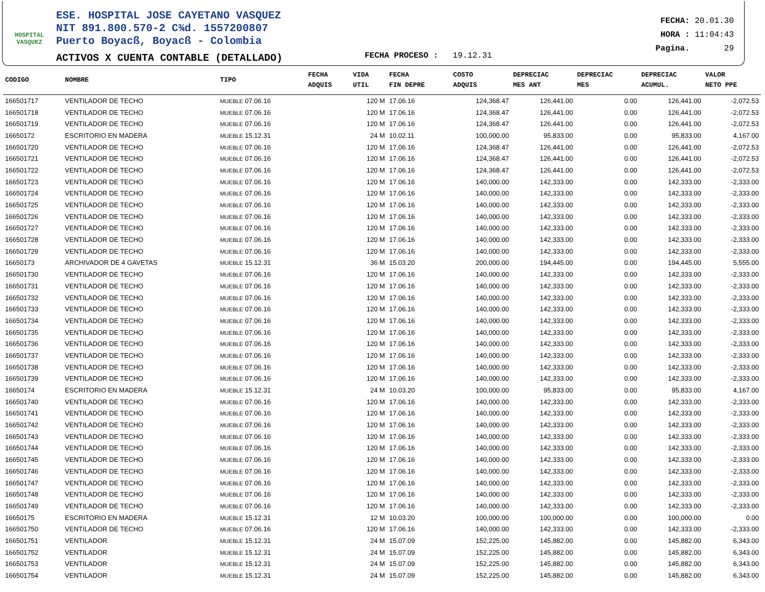HOSPITAL
VASQUEZ
ESE. HOSPITAL JOSE CAYETANO VASQUEZ
NIT 891.800.570-2 C¾d. 1557200807
Puerto Boyacß, Boyacß - Colombia
ACTIVOS X CUENTA CONTABLE (DETALLADO)
FECHA PROCESO : 19.12.31
FECHA: 20.01.30
HORA : 11:04:43
Pagina. 29
| CODIGO | NOMBRE | TIPO | FECHA ADQUIS | VIDA UTIL | FECHA FIN DEPRE | COSTO ADQUIS | DEPRECIAC MES ANT | DEPRECIAC MES | DEPRECIAC ACUMUL. | VALOR NETO PPE |
| --- | --- | --- | --- | --- | --- | --- | --- | --- | --- | --- |
| 166501717 | VENTILADOR DE TECHO | MUEBLE 07.06.16 | | 120 M | 17.06.16 | 124,368.47 | 126,441.00 | 0.00 | 126,441.00 | -2,072.53 |
| 166501718 | VENTILADOR DE TECHO | MUEBLE 07.06.16 | | 120 M | 17.06.16 | 124,368.47 | 126,441.00 | 0.00 | 126,441.00 | -2,072.53 |
| 166501719 | VENTILADOR DE TECHO | MUEBLE 07.06.16 | | 120 M | 17.06.16 | 124,368.47 | 126,441.00 | 0.00 | 126,441.00 | -2,072.53 |
| 16650172 | ESCRITORIO EN MADERA | MUEBLE 15.12.31 | | 24 M | 10.02.11 | 100,000.00 | 95,833.00 | 0.00 | 95,833.00 | 4,167.00 |
| 166501720 | VENTILADOR DE TECHO | MUEBLE 07.06.16 | | 120 M | 17.06.16 | 124,368.47 | 126,441.00 | 0.00 | 126,441.00 | -2,072.53 |
| 166501721 | VENTILADOR DE TECHO | MUEBLE 07.06.16 | | 120 M | 17.06.16 | 124,368.47 | 126,441.00 | 0.00 | 126,441.00 | -2,072.53 |
| 166501722 | VENTILADOR DE TECHO | MUEBLE 07.06.16 | | 120 M | 17.06.16 | 124,368.47 | 126,441.00 | 0.00 | 126,441.00 | -2,072.53 |
| 166501723 | VENTILADOR DE TECHO | MUEBLE 07.06.16 | | 120 M | 17.06.16 | 140,000.00 | 142,333.00 | 0.00 | 142,333.00 | -2,333.00 |
| 166501724 | VENTILADOR DE TECHO | MUEBLE 07.06.16 | | 120 M | 17.06.16 | 140,000.00 | 142,333.00 | 0.00 | 142,333.00 | -2,333.00 |
| 166501725 | VENTILADOR DE TECHO | MUEBLE 07.06.16 | | 120 M | 17.06.16 | 140,000.00 | 142,333.00 | 0.00 | 142,333.00 | -2,333.00 |
| 166501726 | VENTILADOR DE TECHO | MUEBLE 07.06.16 | | 120 M | 17.06.16 | 140,000.00 | 142,333.00 | 0.00 | 142,333.00 | -2,333.00 |
| 166501727 | VENTILADOR DE TECHO | MUEBLE 07.06.16 | | 120 M | 17.06.16 | 140,000.00 | 142,333.00 | 0.00 | 142,333.00 | -2,333.00 |
| 166501728 | VENTILADOR DE TECHO | MUEBLE 07.06.16 | | 120 M | 17.06.16 | 140,000.00 | 142,333.00 | 0.00 | 142,333.00 | -2,333.00 |
| 166501729 | VENTILADOR DE TECHO | MUEBLE 07.06.16 | | 120 M | 17.06.16 | 140,000.00 | 142,333.00 | 0.00 | 142,333.00 | -2,333.00 |
| 16650173 | ARCHIVADOR DE 4 GAVETAS | MUEBLE 15.12.31 | | 36 M | 15.03.20 | 200,000.00 | 194,445.00 | 0.00 | 194,445.00 | 5,555.00 |
| 166501730 | VENTILADOR DE TECHO | MUEBLE 07.06.16 | | 120 M | 17.06.16 | 140,000.00 | 142,333.00 | 0.00 | 142,333.00 | -2,333.00 |
| 166501731 | VENTILADOR DE TECHO | MUEBLE 07.06.16 | | 120 M | 17.06.16 | 140,000.00 | 142,333.00 | 0.00 | 142,333.00 | -2,333.00 |
| 166501732 | VENTILADOR DE TECHO | MUEBLE 07.06.16 | | 120 M | 17.06.16 | 140,000.00 | 142,333.00 | 0.00 | 142,333.00 | -2,333.00 |
| 166501733 | VENTILADOR DE TECHO | MUEBLE 07.06.16 | | 120 M | 17.06.16 | 140,000.00 | 142,333.00 | 0.00 | 142,333.00 | -2,333.00 |
| 166501734 | VENTILADOR DE TECHO | MUEBLE 07.06.16 | | 120 M | 17.06.16 | 140,000.00 | 142,333.00 | 0.00 | 142,333.00 | -2,333.00 |
| 166501735 | VENTILADOR DE TECHO | MUEBLE 07.06.16 | | 120 M | 17.06.16 | 140,000.00 | 142,333.00 | 0.00 | 142,333.00 | -2,333.00 |
| 166501736 | VENTILADOR DE TECHO | MUEBLE 07.06.16 | | 120 M | 17.06.16 | 140,000.00 | 142,333.00 | 0.00 | 142,333.00 | -2,333.00 |
| 166501737 | VENTILADOR DE TECHO | MUEBLE 07.06.16 | | 120 M | 17.06.16 | 140,000.00 | 142,333.00 | 0.00 | 142,333.00 | -2,333.00 |
| 166501738 | VENTILADOR DE TECHO | MUEBLE 07.06.16 | | 120 M | 17.06.16 | 140,000.00 | 142,333.00 | 0.00 | 142,333.00 | -2,333.00 |
| 166501739 | VENTILADOR DE TECHO | MUEBLE 07.06.16 | | 120 M | 17.06.16 | 140,000.00 | 142,333.00 | 0.00 | 142,333.00 | -2,333.00 |
| 16650174 | ESCRITORIO EN MADERA | MUEBLE 15.12.31 | | 24 M | 10.03.20 | 100,000.00 | 95,833.00 | 0.00 | 95,833.00 | 4,167.00 |
| 166501740 | VENTILADOR DE TECHO | MUEBLE 07.06.16 | | 120 M | 17.06.16 | 140,000.00 | 142,333.00 | 0.00 | 142,333.00 | -2,333.00 |
| 166501741 | VENTILADOR DE TECHO | MUEBLE 07.06.16 | | 120 M | 17.06.16 | 140,000.00 | 142,333.00 | 0.00 | 142,333.00 | -2,333.00 |
| 166501742 | VENTILADOR DE TECHO | MUEBLE 07.06.16 | | 120 M | 17.06.16 | 140,000.00 | 142,333.00 | 0.00 | 142,333.00 | -2,333.00 |
| 166501743 | VENTILADOR DE TECHO | MUEBLE 07.06.16 | | 120 M | 17.06.16 | 140,000.00 | 142,333.00 | 0.00 | 142,333.00 | -2,333.00 |
| 166501744 | VENTILADOR DE TECHO | MUEBLE 07.06.16 | | 120 M | 17.06.16 | 140,000.00 | 142,333.00 | 0.00 | 142,333.00 | -2,333.00 |
| 166501745 | VENTILADOR DE TECHO | MUEBLE 07.06.16 | | 120 M | 17.06.16 | 140,000.00 | 142,333.00 | 0.00 | 142,333.00 | -2,333.00 |
| 166501746 | VENTILADOR DE TECHO | MUEBLE 07.06.16 | | 120 M | 17.06.16 | 140,000.00 | 142,333.00 | 0.00 | 142,333.00 | -2,333.00 |
| 166501747 | VENTILADOR DE TECHO | MUEBLE 07.06.16 | | 120 M | 17.06.16 | 140,000.00 | 142,333.00 | 0.00 | 142,333.00 | -2,333.00 |
| 166501748 | VENTILADOR DE TECHO | MUEBLE 07.06.16 | | 120 M | 17.06.16 | 140,000.00 | 142,333.00 | 0.00 | 142,333.00 | -2,333.00 |
| 166501749 | VENTILADOR DE TECHO | MUEBLE 07.06.16 | | 120 M | 17.06.16 | 140,000.00 | 142,333.00 | 0.00 | 142,333.00 | -2,333.00 |
| 16650175 | ESCRITORIO EN MADERA | MUEBLE 15.12.31 | | 12 M | 10.03.20 | 100,000.00 | 100,000.00 | 0.00 | 100,000.00 | 0.00 |
| 166501750 | VENTILADOR DE TECHO | MUEBLE 07.06.16 | | 120 M | 17.06.16 | 140,000.00 | 142,333.00 | 0.00 | 142,333.00 | -2,333.00 |
| 166501751 | VENTILADOR | MUEBLE 15.12.31 | | 24 M | 15.07.09 | 152,225.00 | 145,882.00 | 0.00 | 145,882.00 | 6,343.00 |
| 166501752 | VENTILADOR | MUEBLE 15.12.31 | | 24 M | 15.07.09 | 152,225.00 | 145,882.00 | 0.00 | 145,882.00 | 6,343.00 |
| 166501753 | VENTILADOR | MUEBLE 15.12.31 | | 24 M | 15.07.09 | 152,225.00 | 145,882.00 | 0.00 | 145,882.00 | 6,343.00 |
| 166501754 | VENTILADOR | MUEBLE 15.12.31 | | 24 M | 15.07.09 | 152,225.00 | 145,882.00 | 0.00 | 145,882.00 | 6,343.00 |